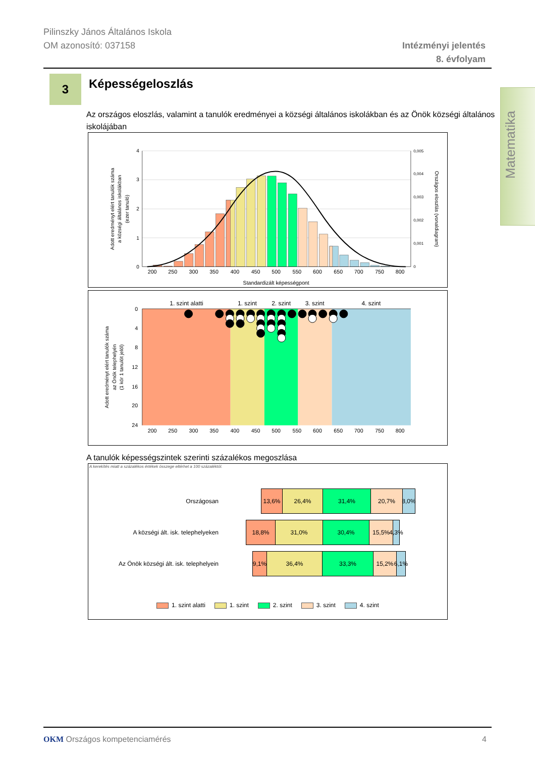Pilinszky János Általános Iskola
OM azonosító: 037158
Intézményi jelentés
8. évfolyam
Matematika
3 Képességeloszlás
Az országos eloszlás, valamint a tanulók eredményei a községi általános iskolákban és az Önök községi általános iskolájában
4
3
2
1
0
0,005
0,004
0,003
0,002
0,001
0
200
250
300
350
400
450
500
550
600
650
700
750
800
Standardizált képességpont
Adott eredményt elért tanulók száma
a községi általános iskolákban
(ezer tanuló)
Országos eloszlás (vonaldiagram)
0
4
8
12
16
20
24
1. szint alatti
1. szint
2. szint
3. szint
4. szint
200
250
300
350
400
450
500
550
600
650
700
750
800
Adott eredményt elért tanulók száma
az Önök telephelyén
(1 kör 1 tanulót jelöl)
A tanulók képességszintek szerinti százalékos megoszlása
A kerekítés miatt a százalékos értékek összege eltérhet a 100 százaléktól.
Országosan
13,6% 26,4% 31,4% 20,7% 8,0%
A községi ált. isk. telephelyeken
18,8% 31,0% 30,4% 15,5% 4,3%
Az Önök községi ált. isk. telephelyein
9,1%
36,4% 33,3% 15,2% 6,1%
1. szint alatti 1. szint 2. szint 3. szint 4. szint
OKM Országos kompetenciamérés 4